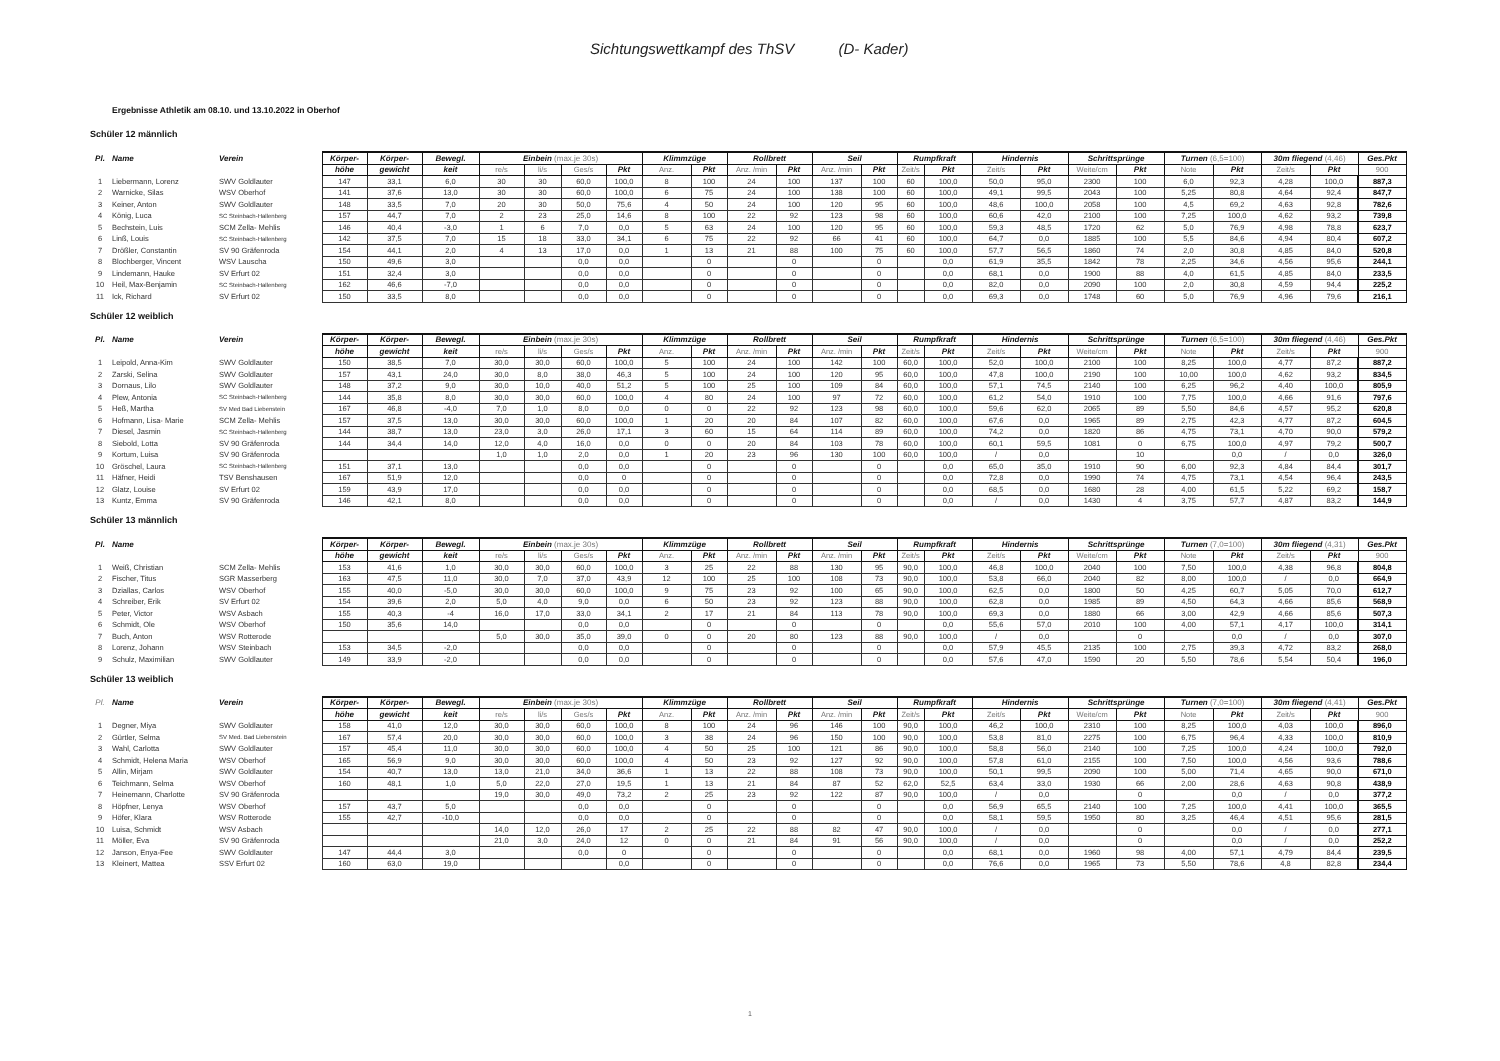Sichtungswettkampf des ThSV (D- Kader)
Ergebnisse Athletik am 08.10. und 13.10.2022 in Oberhof
Schüler 12 männlich
| Pl. | Name | Verein | Körper- | Körper- | Bewegl. | Einbein (max.je 30s) | | | | Klimmzüge | | Rollbrett | | Seil | | Rumpfkraft | | Hindernis | | Schrittsprünge | | Turnen (6,5=100) | | 30m fliegend (4,46) | | Ges.Pkt |
| --- | --- | --- | --- | --- | --- | --- | --- | --- | --- | --- | --- | --- | --- | --- | --- | --- | --- | --- | --- | --- | --- | --- | --- | --- | --- | --- |
| | | | höhe | gewicht | keit | re/s | li/s | Ges/s | Pkt | Anz. | Pkt | Anz. /min | Pkt | Anz. /min | Pkt | Zeit/s | Pkt | Zeit/s | Pkt | Weite/cm | Pkt | Note | Pkt | Zeit/s | Pkt | 900 |
| 1 | Liebermann, Lorenz | SWV Goldlauter | 147 | 33,1 | 6,0 | 30 | 30 | 60,0 | 100,0 | 8 | 100 | 24 | 100 | 137 | 100 | 60 | 100,0 | 50,0 | 95,0 | 2300 | 100 | 6,0 | 92,3 | 4,28 | 100,0 | 887,3 |
| 2 | Warnicke, Silas | WSV Oberhof | 141 | 37,6 | 13,0 | 30 | 30 | 60,0 | 100,0 | 6 | 75 | 24 | 100 | 138 | 100 | 60 | 100,0 | 49,1 | 99,5 | 2043 | 100 | 5,25 | 80,8 | 4,64 | 92,4 | 847,7 |
| 3 | Keiner, Anton | SWV Goldlauter | 148 | 33,5 | 7,0 | 20 | 30 | 50,0 | 75,6 | 4 | 50 | 24 | 100 | 120 | 95 | 60 | 100,0 | 48,6 | 100,0 | 2058 | 100 | 4,5 | 69,2 | 4,63 | 92,8 | 782,6 |
| 4 | König, Luca | SC Steinbach-Hallenberg | 157 | 44,7 | 7,0 | 2 | 23 | 25,0 | 14,6 | 8 | 100 | 22 | 92 | 123 | 98 | 60 | 100,0 | 60,6 | 42,0 | 2100 | 100 | 7,25 | 100,0 | 4,62 | 93,2 | 739,8 |
| 5 | Bechstein, Luis | SCM Zella- Mehlis | 146 | 40,4 | -3,0 | 1 | 6 | 7,0 | 0,0 | 5 | 63 | 24 | 100 | 120 | 95 | 60 | 100,0 | 59,3 | 48,5 | 1720 | 62 | 5,0 | 76,9 | 4,98 | 78,8 | 623,7 |
| 6 | Linß, Louis | SC Steinbach-Hallenberg | 142 | 37,5 | 7,0 | 15 | 18 | 33,0 | 34,1 | 6 | 75 | 22 | 92 | 66 | 41 | 60 | 100,0 | 64,7 | 0,0 | 1885 | 100 | 5,5 | 84,6 | 4,94 | 80,4 | 607,2 |
| 7 | Drößler, Constantin | SV 90 Gräfenroda | 154 | 44,1 | 2,0 | 4 | 13 | 17,0 | 0,0 | 1 | 13 | 21 | 88 | 100 | 75 | 60 | 100,0 | 57,7 | 56,5 | 1860 | 74 | 2,0 | 30,8 | 4,85 | 84,0 | 520,8 |
| 8 | Blochberger, Vincent | WSV Lauscha | 150 | 49,6 | 3,0 | | | 0,0 | 0,0 | | 0 | | 0 | | 0 | | 0,0 | 61,9 | 35,5 | 1842 | 78 | 2,25 | 34,6 | 4,56 | 95,6 | 244,1 |
| 9 | Lindemann, Hauke | SV Erfurt 02 | 151 | 32,4 | 3,0 | | | 0,0 | 0,0 | | 0 | | 0 | | 0 | | 0,0 | 68,1 | 0,0 | 1900 | 88 | 4,0 | 61,5 | 4,85 | 84,0 | 233,5 |
| 10 | Heil, Max-Benjamin | SC Steinbach-Hallenberg | 162 | 46,6 | -7,0 | | | 0,0 | 0,0 | | 0 | | 0 | | 0 | | 0,0 | 82,0 | 0,0 | 2090 | 100 | 2,0 | 30,8 | 4,59 | 94,4 | 225,2 |
| 11 | Ick, Richard | SV Erfurt 02 | 150 | 33,5 | 8,0 | | | 0,0 | 0,0 | | 0 | | 0 | | 0 | | 0,0 | 69,3 | 0,0 | 1748 | 60 | 5,0 | 76,9 | 4,96 | 79,6 | 216,1 |
Schüler 12 weiblich
| Pl. | Name | Verein | Körper- | Körper- | Bewegl. | Einbein (max.je 30s) | | | | Klimmzüge | | Rollbrett | | Seil | | Rumpfkraft | | Hindernis | | Schrittsprünge | | Turnen (6,5=100) | | 30m fliegend (4,46) | | Ges.Pkt |
| --- | --- | --- | --- | --- | --- | --- | --- | --- | --- | --- | --- | --- | --- | --- | --- | --- | --- | --- | --- | --- | --- | --- | --- | --- | --- | --- |
| | | | höhe | gewicht | keit | re/s | li/s | Ges/s | Pkt | Anz. | Pkt | Anz. /min | Pkt | Anz. /min | Pkt | Zeit/s | Pkt | Zeit/s | Pkt | Weite/cm | Pkt | Note | Pkt | Zeit/s | Pkt | 900 |
| 1 | Leipold, Anna-Kim | SWV Goldlauter | 150 | 38,5 | 7,0 | 30,0 | 30,0 | 60,0 | 100,0 | 5 | 100 | 24 | 100 | 142 | 100 | 60,0 | 100,0 | 52,0 | 100,0 | 2100 | 100 | 8,25 | 100,0 | 4,77 | 87,2 | 887,2 |
| 2 | Zarski, Selina | SWV Goldlauter | 157 | 43,1 | 24,0 | 30,0 | 8,0 | 38,0 | 46,3 | 5 | 100 | 24 | 100 | 120 | 95 | 60,0 | 100,0 | 47,8 | 100,0 | 2190 | 100 | 10,00 | 100,0 | 4,62 | 93,2 | 834,5 |
| 3 | Dornaus, Lilo | SWV Goldlauter | 148 | 37,2 | 9,0 | 30,0 | 10,0 | 40,0 | 51,2 | 5 | 100 | 25 | 100 | 109 | 84 | 60,0 | 100,0 | 57,1 | 74,5 | 2140 | 100 | 6,25 | 96,2 | 4,40 | 100,0 | 805,9 |
| 4 | Plew, Antonia | SC Steinbach-Hallenberg | 144 | 35,8 | 8,0 | 30,0 | 30,0 | 60,0 | 100,0 | 4 | 80 | 24 | 100 | 97 | 72 | 60,0 | 100,0 | 61,2 | 54,0 | 1910 | 100 | 7,75 | 100,0 | 4,66 | 91,6 | 797,6 |
| 5 | Heß, Martha | SV Med Bad Liebenstein | 167 | 46,8 | -4,0 | 7,0 | 1,0 | 8,0 | 0,0 | 0 | 0 | 22 | 92 | 123 | 98 | 60,0 | 100,0 | 59,6 | 62,0 | 2065 | 89 | 5,50 | 84,6 | 4,57 | 95,2 | 620,8 |
| 6 | Hofmann, Lisa- Marie | SCM Zella- Mehlis | 157 | 37,5 | 13,0 | 30,0 | 30,0 | 60,0 | 100,0 | 1 | 20 | 20 | 84 | 107 | 82 | 60,0 | 100,0 | 67,6 | 0,0 | 1965 | 89 | 2,75 | 42,3 | 4,77 | 87,2 | 604,5 |
| 7 | Diesel, Jasmin | SC Steinbach-Hallenberg | 144 | 38,7 | 13,0 | 23,0 | 3,0 | 26,0 | 17,1 | 3 | 60 | 15 | 64 | 114 | 89 | 60,0 | 100,0 | 74,2 | 0,0 | 1820 | 86 | 4,75 | 73,1 | 4,70 | 90,0 | 579,2 |
| 8 | Siebold, Lotta | SV 90 Gräfenroda | 144 | 34,4 | 14,0 | 12,0 | 4,0 | 16,0 | 0,0 | 0 | 0 | 20 | 84 | 103 | 78 | 60,0 | 100,0 | 60,1 | 59,5 | 1081 | 0 | 6,75 | 100,0 | 4,97 | 79,2 | 500,7 |
| 9 | Kortum, Luisa | SV 90 Gräfenroda | | | | 1,0 | 1,0 | 2,0 | 0,0 | 1 | 20 | 23 | 96 | 130 | 100 | 60,0 | 100,0 | / | 0,0 | | 10 | | 0,0 | / | 0,0 | 326,0 |
| 10 | Gröschel, Laura | SC Steinbach-Hallenberg | 151 | 37,1 | 13,0 | | | 0,0 | 0,0 | | 0 | | 0 | | 0 | | 0,0 | 65,0 | 35,0 | 1910 | 90 | 6,00 | 92,3 | 4,84 | 84,4 | 301,7 |
| 11 | Häfner, Heidi | TSV Benshausen | 167 | 51,9 | 12,0 | | | 0,0 | 0 | | 0 | | 0 | | 0 | | 0,0 | 72,8 | 0,0 | 1990 | 74 | 4,75 | 73,1 | 4,54 | 96,4 | 243,5 |
| 12 | Glatz, Louise | SV Erfurt 02 | 159 | 43,9 | 17,0 | | | 0,0 | 0,0 | | 0 | | 0 | | 0 | | 0,0 | 68,5 | 0,0 | 1680 | 28 | 4,00 | 61,5 | 5,22 | 69,2 | 158,7 |
| 13 | Kuntz, Emma | SV 90 Gräfenroda | 146 | 42,1 | 8,0 | | | 0,0 | 0,0 | | 0 | | 0 | | 0 | | 0,0 | / | 0,0 | 1430 | 4 | 3,75 | 57,7 | 4,87 | 83,2 | 144,9 |
Schüler 13 männlich
| Pl. | Name | | Körper- | Körper- | Bewegl. | Einbein (max.je 30s) | | | | Klimmzüge | | Rollbrett | | Seil | | Rumpfkraft | | Hindernis | | Schrittsprünge | | Turnen (7,0=100) | | 30m fliegend (4,31) | | Ges.Pkt |
| --- | --- | --- | --- | --- | --- | --- | --- | --- | --- | --- | --- | --- | --- | --- | --- | --- | --- | --- | --- | --- | --- | --- | --- | --- | --- | --- |
| | | | höhe | gewicht | keit | re/s | li/s | Ges/s | Pkt | Anz. | Pkt | Anz. /min | Pkt | Anz. /min | Pkt | Zeit/s | Pkt | Zeit/s | Pkt | Weite/cm | Pkt | Note | Pkt | Zeit/s | Pkt | 900 |
| 1 | Weiß, Christian | SCM Zella- Mehlis | 153 | 41,6 | 1,0 | 30,0 | 30,0 | 60,0 | 100,0 | 3 | 25 | 22 | 88 | 130 | 95 | 90,0 | 100,0 | 46,8 | 100,0 | 2040 | 100 | 7,50 | 100,0 | 4,38 | 96,8 | 804,8 |
| 2 | Fischer, Titus | SGR Masserberg | 163 | 47,5 | 11,0 | 30,0 | 7,0 | 37,0 | 43,9 | 12 | 100 | 25 | 100 | 108 | 73 | 90,0 | 100,0 | 53,8 | 66,0 | 2040 | 82 | 8,00 | 100,0 | / | 0,0 | 664,9 |
| 3 | Dziallas, Carlos | WSV Oberhof | 155 | 40,0 | -5,0 | 30,0 | 30,0 | 60,0 | 100,0 | 9 | 75 | 23 | 92 | 100 | 65 | 90,0 | 100,0 | 62,5 | 0,0 | 1800 | 50 | 4,25 | 60,7 | 5,05 | 70,0 | 612,7 |
| 4 | Schreiber, Erik | SV Erfurt 02 | 154 | 39,6 | 2,0 | 5,0 | 4,0 | 9,0 | 0,0 | 6 | 50 | 23 | 92 | 123 | 88 | 90,0 | 100,0 | 62,8 | 0,0 | 1985 | 89 | 4,50 | 64,3 | 4,66 | 85,6 | 568,9 |
| 5 | Peter, Victor | WSV Asbach | 155 | 40,3 | -4 | 16,0 | 17,0 | 33,0 | 34,1 | 2 | 17 | 21 | 84 | 113 | 78 | 90,0 | 100,0 | 69,3 | 0,0 | 1880 | 66 | 3,00 | 42,9 | 4,66 | 85,6 | 507,3 |
| 6 | Schmidt, Ole | WSV Oberhof | 150 | 35,6 | 14,0 | | | 0,0 | 0,0 | | 0 | | 0 | | 0 | | 0,0 | 55,6 | 57,0 | 2010 | 100 | 4,00 | 57,1 | 4,17 | 100,0 | 314,1 |
| 7 | Buch, Anton | WSV Rotterode | | | | 5,0 | 30,0 | 35,0 | 39,0 | 0 | 0 | 20 | 80 | 123 | 88 | 90,0 | 100,0 | / | 0,0 | | 0 | | 0,0 | / | 0,0 | 307,0 |
| 8 | Lorenz, Johann | WSV Steinbach | 153 | 34,5 | -2,0 | | | 0,0 | 0,0 | | 0 | | 0 | | 0 | | 0,0 | 57,9 | 45,5 | 2135 | 100 | 2,75 | 39,3 | 4,72 | 83,2 | 268,0 |
| 9 | Schulz, Maximilian | SWV Goldlauter | 149 | 33,9 | -2,0 | | | 0,0 | 0,0 | | 0 | | 0 | | 0 | | 0,0 | 57,6 | 47,0 | 1590 | 20 | 5,50 | 78,6 | 5,54 | 50,4 | 196,0 |
Schüler 13 weiblich
| Pl. | Name | Verein | Körper- | Körper- | Bewegl. | Einbein (max.je 30s) | | | | Klimmzüge | | Rollbrett | | Seil | | Rumpfkraft | | Hindernis | | Schrittsprünge | | Turnen (7,0=100) | | 30m fliegend (4,41) | | Ges.Pkt |
| --- | --- | --- | --- | --- | --- | --- | --- | --- | --- | --- | --- | --- | --- | --- | --- | --- | --- | --- | --- | --- | --- | --- | --- | --- | --- | --- |
| | | | höhe | gewicht | keit | re/s | li/s | Ges/s | Pkt | Anz. | Pkt | Anz. /min | Pkt | Anz. /min | Pkt | Zeit/s | Pkt | Zeit/s | Pkt | Weite/cm | Pkt | Note | Pkt | Zeit/s | Pkt | 900 |
| 1 | Degner, Miya | SWV Goldlauter | 158 | 41,0 | 12,0 | 30,0 | 30,0 | 60,0 | 100,0 | 8 | 100 | 24 | 96 | 146 | 100 | 90,0 | 100,0 | 46,2 | 100,0 | 2310 | 100 | 8,25 | 100,0 | 4,03 | 100,0 | 896,0 |
| 2 | Gürtler, Selma | SV Med. Bad Liebenstein | 167 | 57,4 | 20,0 | 30,0 | 30,0 | 60,0 | 100,0 | 3 | 38 | 24 | 96 | 150 | 100 | 90,0 | 100,0 | 53,8 | 81,0 | 2275 | 100 | 6,75 | 96,4 | 4,33 | 100,0 | 810,9 |
| 3 | Wahl, Carlotta | SWV Goldlauter | 157 | 45,4 | 11,0 | 30,0 | 30,0 | 60,0 | 100,0 | 4 | 50 | 25 | 100 | 121 | 86 | 90,0 | 100,0 | 58,8 | 56,0 | 2140 | 100 | 7,25 | 100,0 | 4,24 | 100,0 | 792,0 |
| 4 | Schmidt, Helena Maria | WSV Oberhof | 165 | 56,9 | 9,0 | 30,0 | 30,0 | 60,0 | 100,0 | 4 | 50 | 23 | 92 | 127 | 92 | 90,0 | 100,0 | 57,8 | 61,0 | 2155 | 100 | 7,50 | 100,0 | 4,56 | 93,6 | 788,6 |
| 5 | Allin, Mirjam | SWV Goldlauter | 154 | 40,7 | 13,0 | 13,0 | 21,0 | 34,0 | 36,6 | 1 | 13 | 22 | 88 | 108 | 73 | 90,0 | 100,0 | 50,1 | 99,5 | 2090 | 100 | 5,00 | 71,4 | 4,65 | 90,0 | 671,0 |
| 6 | Teichmann, Selma | WSV Oberhof | 160 | 48,1 | 1,0 | 5,0 | 22,0 | 27,0 | 19,5 | 1 | 13 | 21 | 84 | 87 | 52 | 62,0 | 52,5 | 63,4 | 33,0 | 1930 | 66 | 2,00 | 28,6 | 4,63 | 90,8 | 438,9 |
| 7 | Heinemann, Charlotte | SV 90 Gräfenroda | | | | 19,0 | 30,0 | 49,0 | 73,2 | 2 | 25 | 23 | 92 | 122 | 87 | 90,0 | 100,0 | / | 0,0 | | 0 | | 0,0 | / | 0,0 | 377,2 |
| 8 | Höpfner, Lenya | WSV Oberhof | 157 | 43,7 | 5,0 | | | 0,0 | 0,0 | | 0 | | 0 | | 0 | | 0,0 | 56,9 | 65,5 | 2140 | 100 | 7,25 | 100,0 | 4,41 | 100,0 | 365,5 |
| 9 | Höfer, Klara | WSV Rotterode | 155 | 42,7 | -10,0 | | | 0,0 | 0,0 | | 0 | | 0 | | 0 | | 0,0 | 58,1 | 59,5 | 1950 | 80 | 3,25 | 46,4 | 4,51 | 95,6 | 281,5 |
| 10 | Luisa, Schmidt | WSV Asbach | | | | 14,0 | 12,0 | 26,0 | 17 | 2 | 25 | 22 | 88 | 82 | 47 | 90,0 | 100,0 | / | 0,0 | | 0 | | 0,0 | / | 0,0 | 277,1 |
| 11 | Möller, Eva | SV 90 Gräfenroda | | | | 21,0 | 3,0 | 24,0 | 12 | 0 | 0 | 21 | 84 | 91 | 56 | 90,0 | 100,0 | / | 0,0 | | 0 | | 0,0 | / | 0,0 | 252,2 |
| 12 | Janson, Enya-Fee | SWV Goldlauter | 147 | 44,4 | 3,0 | | | 0,0 | 0 | | 0 | | 0 | | 0 | | 0,0 | 68,1 | 0,0 | 1960 | 98 | 4,00 | 57,1 | 4,79 | 84,4 | 239,5 |
| 13 | Kleinert, Mattea | SSV Erfurt 02 | 160 | 63,0 | 19,0 | | | | 0,0 | | 0 | | 0 | | 0 | | 0,0 | 76,6 | 0,0 | 1965 | 73 | 5,50 | 78,6 | 4,8 | 82,8 | 234,4 |
1